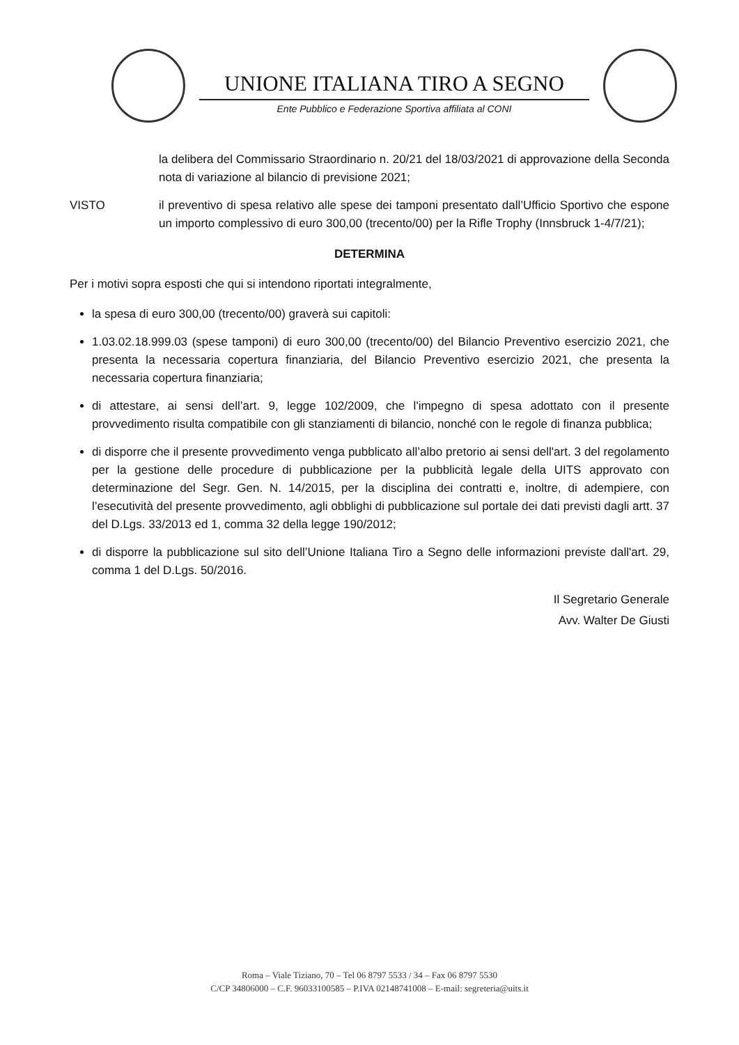UNIONE ITALIANA TIRO A SEGNO
Ente Pubblico e Federazione Sportiva affiliata al CONI
la delibera del Commissario Straordinario n. 20/21 del 18/03/2021 di approvazione della Seconda nota di variazione al bilancio di previsione 2021;
VISTO il preventivo di spesa relativo alle spese dei tamponi presentato dall’Ufficio Sportivo che espone un importo complessivo di euro 300,00 (trecento/00) per la Rifle Trophy (Innsbruck 1-4/7/21);
DETERMINA
Per i motivi sopra esposti che qui si intendono riportati integralmente,
la spesa di euro 300,00 (trecento/00) graverà sui capitoli:
1.03.02.18.999.03 (spese tamponi) di euro 300,00 (trecento/00) del Bilancio Preventivo esercizio 2021, che presenta la necessaria copertura finanziaria, del Bilancio Preventivo esercizio 2021, che presenta la necessaria copertura finanziaria;
di attestare, ai sensi dell’art. 9, legge 102/2009, che l'impegno di spesa adottato con il presente provvedimento risulta compatibile con gli stanziamenti di bilancio, nonché con le regole di finanza pubblica;
di disporre che il presente provvedimento venga pubblicato all’albo pretorio ai sensi dell'art. 3 del regolamento per la gestione delle procedure di pubblicazione per la pubblicità legale della UITS approvato con determinazione del Segr. Gen. N. 14/2015, per la disciplina dei contratti e, inoltre, di adempiere, con l’esecutività del presente provvedimento, agli obblighi di pubblicazione sul portale dei dati previsti dagli artt. 37 del D.Lgs. 33/2013 ed 1, comma 32 della legge 190/2012;
di disporre la pubblicazione sul sito dell’Unione Italiana Tiro a Segno delle informazioni previste dall'art. 29, comma 1 del D.Lgs. 50/2016.
Il Segretario Generale
Avv. Walter De Giusti
Roma – Viale Tiziano, 70 – Tel 06 8797 5533 / 34 – Fax 06 8797 5530
C/CP 34806000 – C.F. 96033100585 – P.IVA 02148741008 – E-mail: segreteria@uits.it